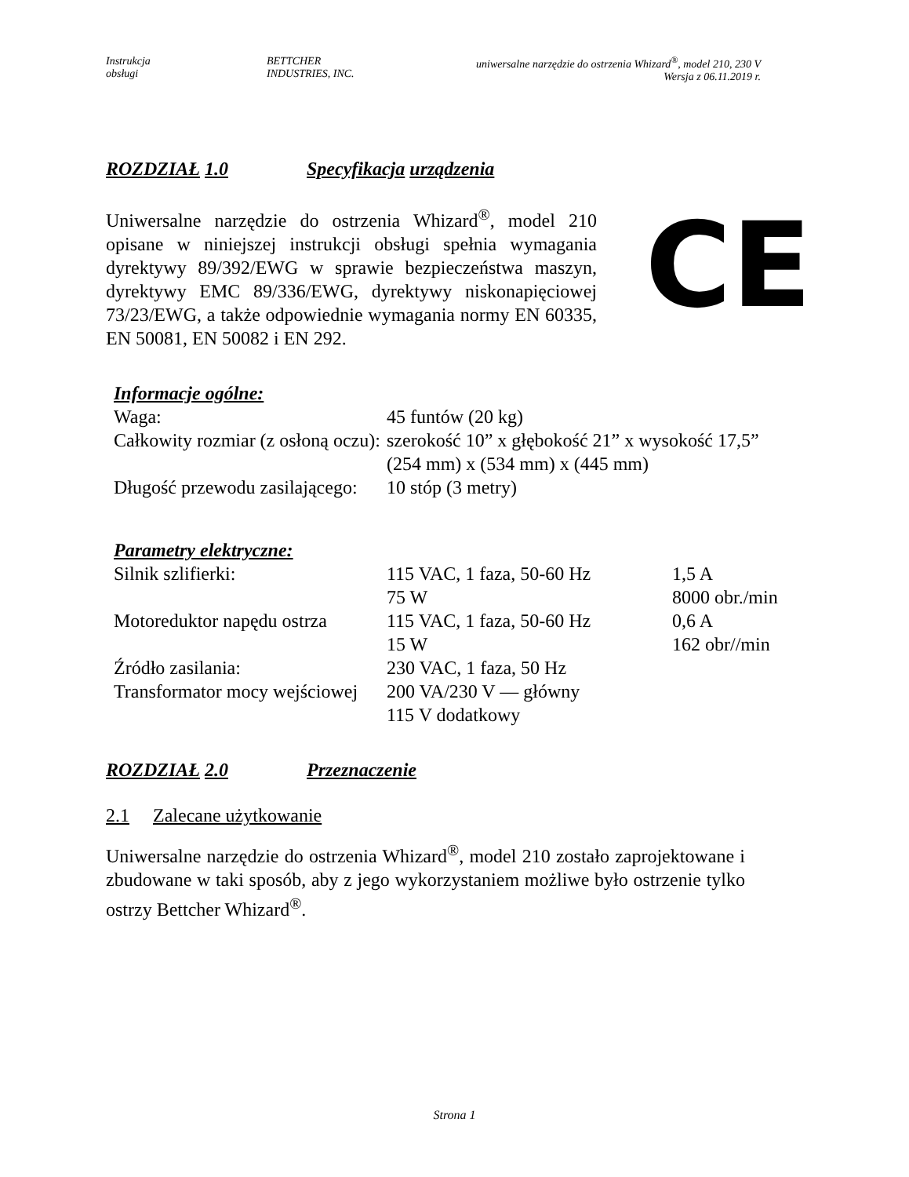| Instrukcja obsługi | BETTCHER INDUSTRIES, INC. | uniwersalne narzędzie do ostrzenia Whizard<sup>®</sup>, model 210, 230 V Wersja z 06.11.2019 r. |
ROZDZIAŁ 1.0 Specyfikacja urządzenia
Uniwersalne narzędzie do ostrzenia Whizard<sup>®</sup>, model 210 opisane w niniejszej instrukcji obsługi spełnia wymagania dyrektywy 89/392/EWG w sprawie bezpieczeństwa maszyn, dyrektywy EMC 89/336/EWG, dyrektywy niskonapięciowej 73/23/EWG, a także odpowiednie wymagania normy EN 60335, EN 50081, EN 50082 i EN 292.
CE
Informacje ogólne:
| Waga: | 45 funtów (20 kg) |
| Całkowity rozmiar (z osłoną oczu): | szerokość 10” x głębokość 21” x wysokość 17,5” (254 mm) x (534 mm) x (445 mm) |
| Długość przewodu zasilającego: | 10 stóp (3 metry) |
Parametry elektryczne:
| Silnik szlifierki: | 115 VAC, 1 faza, 50-60 Hz 75 W | 1,5 A 8000 obr./min |
| Motoreduktor napędu ostrza | 115 VAC, 1 faza, 50-60 Hz 15 W | 0,6 A 162 obr//min |
| Źródło zasilania: | 230 VAC, 1 faza, 50 Hz | |
| Transformator mocy wejściowej | 200 VA/230 V — główny 115 V dodatkowy | |
ROZDZIAŁ 2.0 Przeznaczenie
2.1 Zalecane użytkowanie
Uniwersalne narzędzie do ostrzenia Whizard<sup>®</sup>, model 210 zostało zaprojektowane i zbudowane w taki sposób, aby z jego wykorzystaniem możliwe było ostrzenie tylko ostrzy Bettcher Whizard<sup>®</sup>.
Strona 1